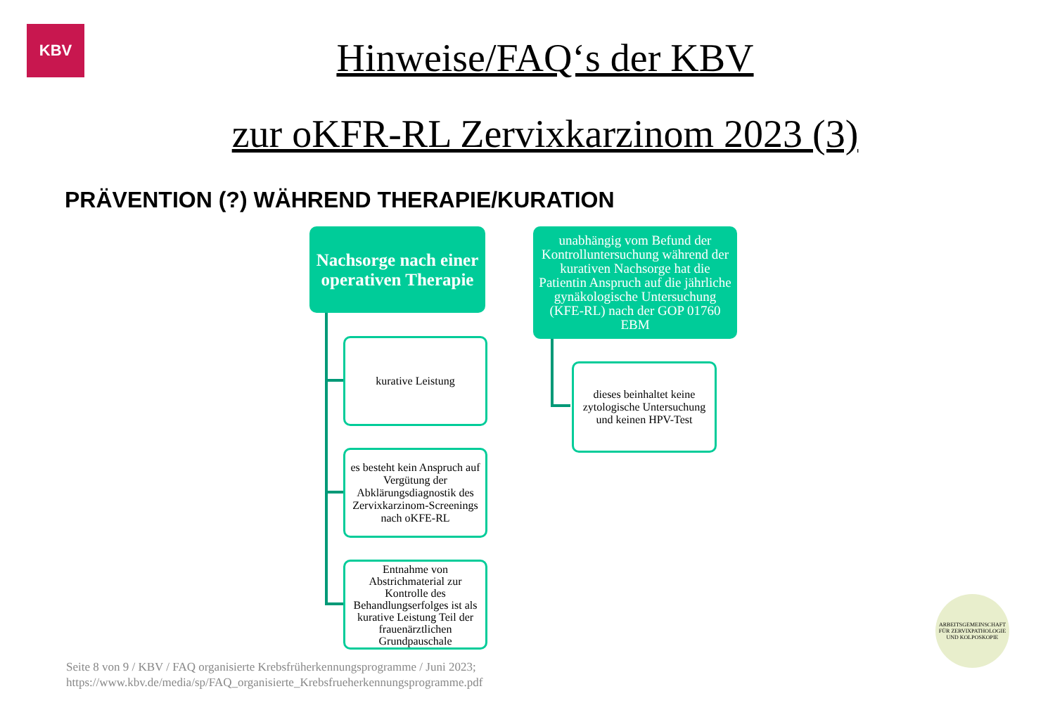KBV
Hinweise/FAQ‘s der KBV
zur oKFR-RL Zervixkarzinom 2023 (3)
PRÄVENTION (?) WÄHREND THERAPIE/KURATION
Nachsorge nach einer operativen Therapie
kurative Leistung
es besteht kein Anspruch auf Vergütung der Abklärungsdiagnostik des Zervixkarzinom-Screenings nach oKFE-RL
Entnahme von Abstrichmaterial zur Kontrolle des Behandlungserfolges ist als kurative Leistung Teil der frauenärztlichen Grundpauschale
unabhängig vom Befund der Kontrolluntersuchung während der kurativen Nachsorge hat die Patientin Anspruch auf die jährliche gynäkologische Untersuchung (KFE-RL) nach der GOP 01760 EBM
dieses beinhaltet keine zytologische Untersuchung und keinen HPV-Test
Seite 8 von 9 / KBV / FAQ organisierte Krebsfrüherkennungsprogramme / Juni 2023;
https://www.kbv.de/media/sp/FAQ_organisierte_Krebsfrueherkennungsprogramme.pdf
ARBEITSGEMEINSCHAFT FÜR ZERVIXPATHOLOGIE UND KOLPOSKOPIE